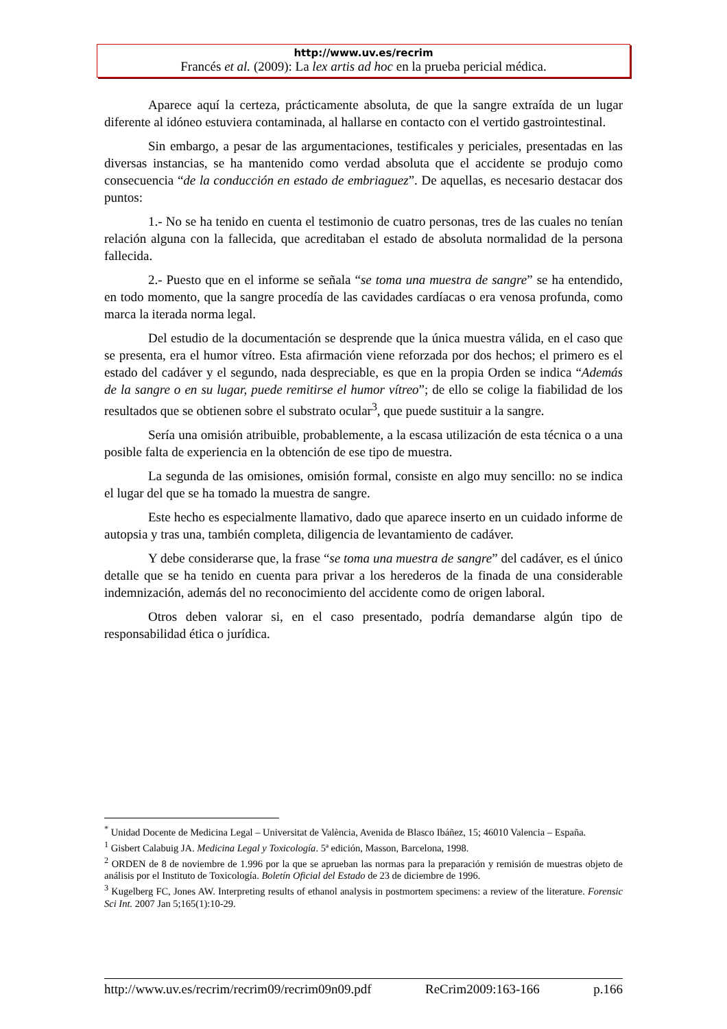http://www.uv.es/recrim
Francés et al. (2009): La lex artis ad hoc en la prueba pericial médica.
Aparece aquí la certeza, prácticamente absoluta, de que la sangre extraída de un lugar diferente al idóneo estuviera contaminada, al hallarse en contacto con el vertido gastrointestinal.
Sin embargo, a pesar de las argumentaciones, testificales y periciales, presentadas en las diversas instancias, se ha mantenido como verdad absoluta que el accidente se produjo como consecuencia “de la conducción en estado de embriaguez”. De aquellas, es necesario destacar dos puntos:
1.- No se ha tenido en cuenta el testimonio de cuatro personas, tres de las cuales no tenían relación alguna con la fallecida, que acreditaban el estado de absoluta normalidad de la persona fallecida.
2.- Puesto que en el informe se señala “se toma una muestra de sangre” se ha entendido, en todo momento, que la sangre procedía de las cavidades cardíacas o era venosa profunda, como marca la iterada norma legal.
Del estudio de la documentación se desprende que la única muestra válida, en el caso que se presenta, era el humor vítreo. Esta afirmación viene reforzada por dos hechos; el primero es el estado del cadáver y el segundo, nada despreciable, es que en la propia Orden se indica “Además de la sangre o en su lugar, puede remitirse el humor vítreo”; de ello se colige la fiabilidad de los resultados que se obtienen sobre el substrato ocular<sup>3</sup>, que puede sustituir a la sangre.
Sería una omisión atribuible, probablemente, a la escasa utilización de esta técnica o a una posible falta de experiencia en la obtención de ese tipo de muestra.
La segunda de las omisiones, omisión formal, consiste en algo muy sencillo: no se indica el lugar del que se ha tomado la muestra de sangre.
Este hecho es especialmente llamativo, dado que aparece inserto en un cuidado informe de autopsia y tras una, también completa, diligencia de levantamiento de cadáver.
Y debe considerarse que, la frase “se toma una muestra de sangre” del cadáver, es el único detalle que se ha tenido en cuenta para privar a los herederos de la finada de una considerable indemnización, además del no reconocimiento del accidente como de origen laboral.
Otros deben valorar si, en el caso presentado, podría demandarse algún tipo de responsabilidad ética o jurídica.
<sup>*</sup> Unidad Docente de Medicina Legal – Universitat de València, Avenida de Blasco Ibáñez, 15; 46010 Valencia – España.
<sup>1</sup> Gisbert Calabuig JA. Medicina Legal y Toxicología. 5ª edición, Masson, Barcelona, 1998.
<sup>2</sup> ORDEN de 8 de noviembre de 1.996 por la que se aprueban las normas para la preparación y remisión de muestras objeto de análisis por el Instituto de Toxicología. Boletín Oficial del Estado de 23 de diciembre de 1996.
<sup>3</sup> Kugelberg FC, Jones AW. Interpreting results of ethanol analysis in postmortem specimens: a review of the literature. Forensic Sci Int. 2007 Jan 5;165(1):10-29.
http://www.uv.es/recrim/recrim09/recrim09n09.pdf ReCrim2009:163-166 p.166